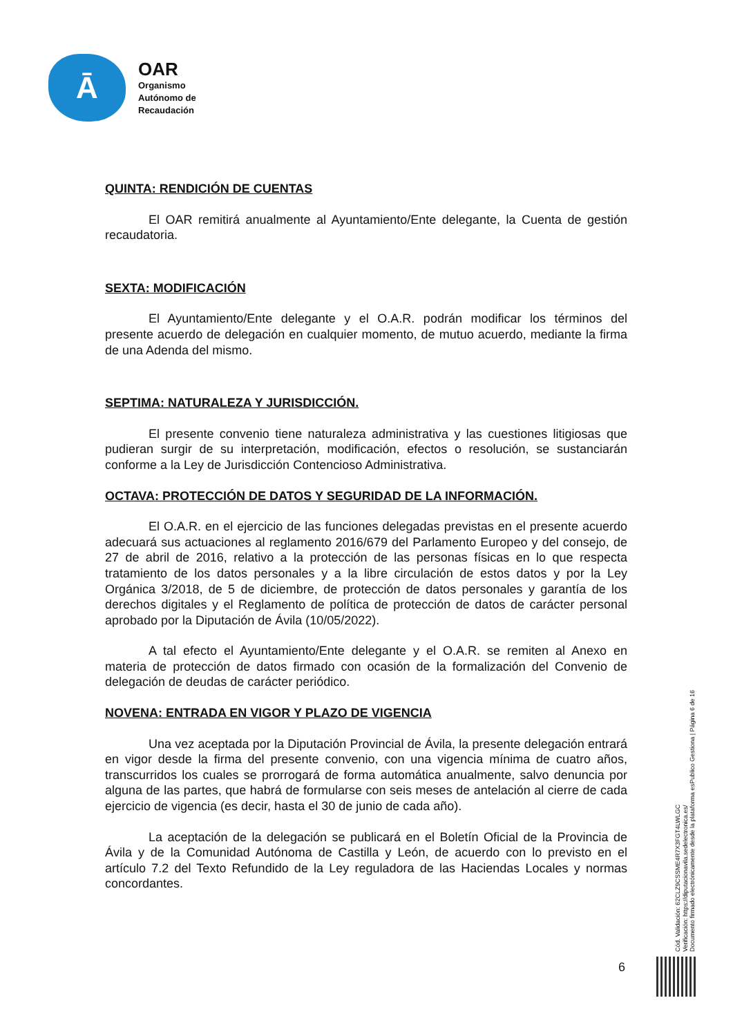Ā
OAR
Organismo
Autónomo de
Recaudación
QUINTA: RENDICIÓN DE CUENTAS
El OAR remitirá anualmente al Ayuntamiento/Ente delegante, la Cuenta de gestión recaudatoria.
SEXTA: MODIFICACIÓN
El Ayuntamiento/Ente delegante y el O.A.R. podrán modificar los términos del presente acuerdo de delegación en cualquier momento, de mutuo acuerdo, mediante la firma de una Adenda del mismo.
SEPTIMA: NATURALEZA Y JURISDICCIÓN.
El presente convenio tiene naturaleza administrativa y las cuestiones litigiosas que pudieran surgir de su interpretación, modificación, efectos o resolución, se sustanciarán conforme a la Ley de Jurisdicción Contencioso Administrativa.
OCTAVA: PROTECCIÓN DE DATOS Y SEGURIDAD DE LA INFORMACIÓN.
El O.A.R. en el ejercicio de las funciones delegadas previstas en el presente acuerdo adecuará sus actuaciones al reglamento 2016/679 del Parlamento Europeo y del consejo, de 27 de abril de 2016, relativo a la protección de las personas físicas en lo que respecta tratamiento de los datos personales y a la libre circulación de estos datos y por la Ley Orgánica 3/2018, de 5 de diciembre, de protección de datos personales y garantía de los derechos digitales y el Reglamento de política de protección de datos de carácter personal aprobado por la Diputación de Ávila (10/05/2022).
A tal efecto el Ayuntamiento/Ente delegante y el O.A.R. se remiten al Anexo en materia de protección de datos firmado con ocasión de la formalización del Convenio de delegación de deudas de carácter periódico.
NOVENA: ENTRADA EN VIGOR Y PLAZO DE VIGENCIA
Una vez aceptada por la Diputación Provincial de Ávila, la presente delegación entrará en vigor desde la firma del presente convenio, con una vigencia mínima de cuatro años, transcurridos los cuales se prorrogará de forma automática anualmente, salvo denuncia por alguna de las partes, que habrá de formularse con seis meses de antelación al cierre de cada ejercicio de vigencia (es decir, hasta el 30 de junio de cada año).
La aceptación de la delegación se publicará en el Boletín Oficial de la Provincia de Ávila y de la Comunidad Autónoma de Castilla y León, de acuerdo con lo previsto en el artículo 7.2 del Texto Refundido de la Ley reguladora de las Haciendas Locales y normas concordantes.
6
Cód. Validación: 62CLZ9CSSME4R7X3FGT4LWLGC
Verificación: https://diputacionavila.sedelectronica.es/
Documento firmado electrónicamente desde la plataforma esPublico Gestiona | Página 6 de 16